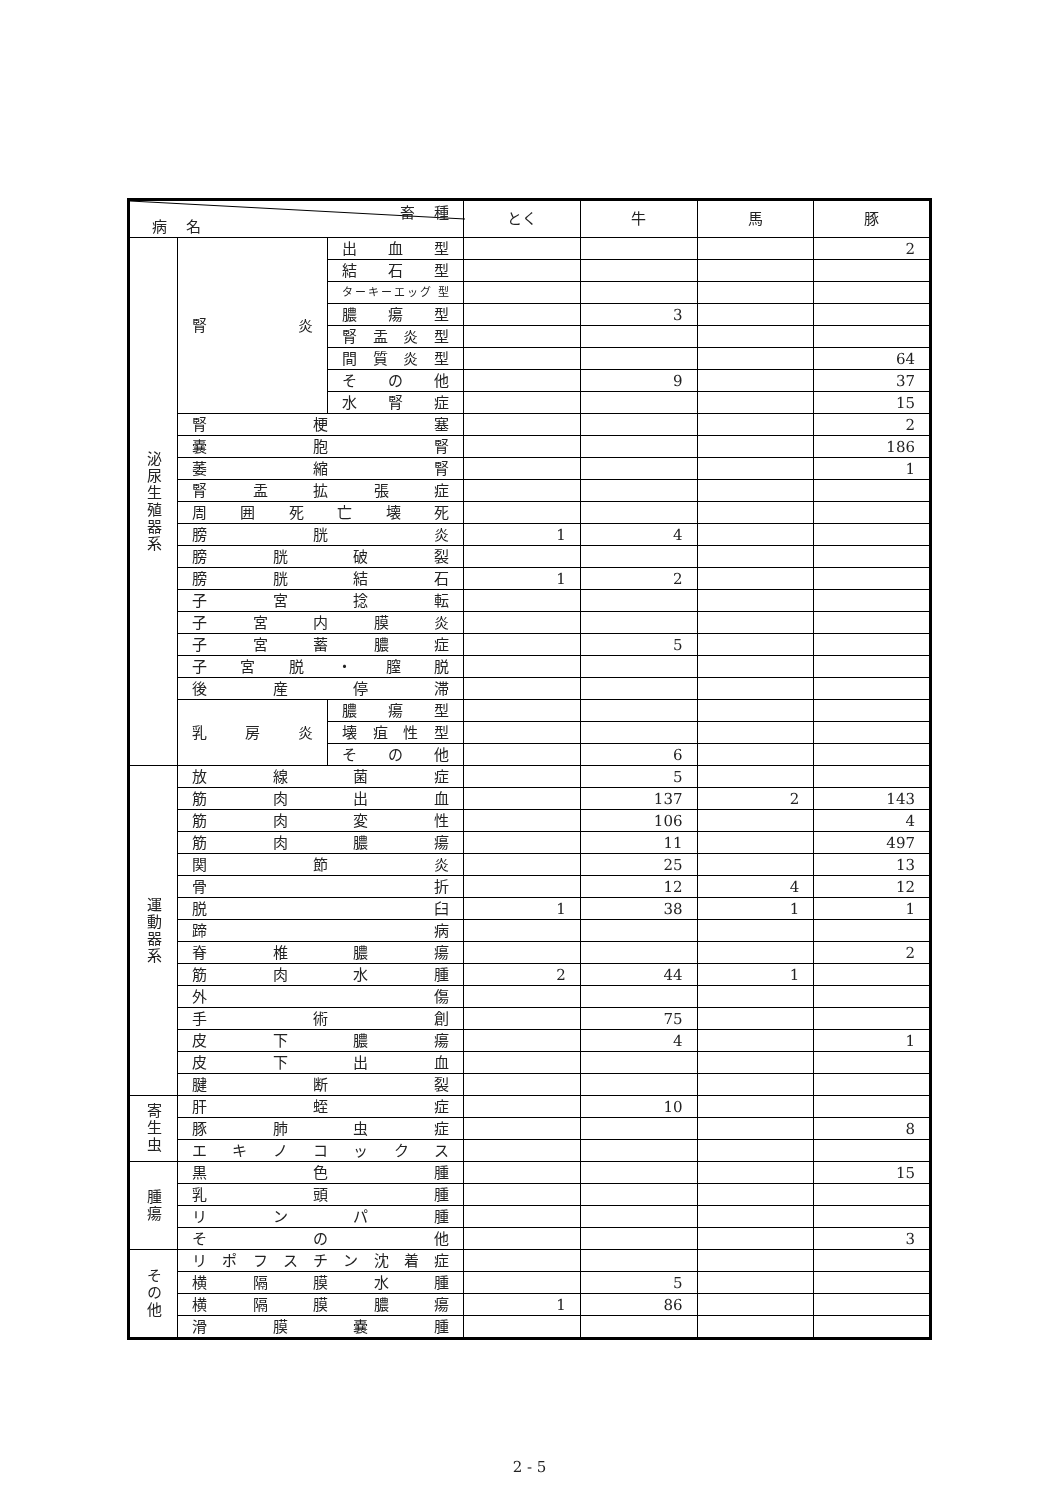| 畜 種 病 名 | | | とく | 牛 | 馬 | 豚 |
| --- | --- | --- | --- | --- | --- | --- |
| 泌尿生殖器系 | 腎 炎 | 出 血 型 | | | | 2 |
| | | 結 石 型 | | | | |
| | | ターキーエッグ 型 | | | | |
| | | 膿 瘍 型 | | 3 | | |
| | | 腎 盂 炎 型 | | | | |
| | | 間 質 炎 型 | | | | 64 |
| | | そ の 他 | | 9 | | 37 |
| | | 水 腎 症 | | | | 15 |
| | 腎 梗 塞 | | | | | 2 |
| | 嚢 胞 腎 | | | | | 186 |
| | 萎 縮 腎 | | | | | 1 |
| | 腎 盂 拡 張 症 | | | | | |
| | 周 囲 死 亡 壊 死 | | | | | |
| | 膀 胱 炎 | | 1 | 4 | | |
| | 膀 胱 破 裂 | | | | | |
| | 膀 胱 結 石 | | 1 | 2 | | |
| | 子 宮 捻 転 | | | | | |
| | 子 宮 内 膜 炎 | | | | | |
| | 子 宮 蓄 膿 症 | | | 5 | | |
| | 子 宮 脱 ・ 膣 脱 | | | | | |
| | 後 産 停 滞 | | | | | |
| | 乳 房 炎 | 膿 瘍 型 | | | | |
| | | 壊 疽 性 型 | | | | |
| | | そ の 他 | | 6 | | |
| 運動器系 | 放 線 菌 症 | | | 5 | | |
| | 筋 肉 出 血 | | | 137 | 2 | 143 |
| | 筋 肉 変 性 | | | 106 | | 4 |
| | 筋 肉 膿 瘍 | | | 11 | | 497 |
| | 関 節 炎 | | | 25 | | 13 |
| | 骨 折 | | | 12 | 4 | 12 |
| | 脱 臼 | | 1 | 38 | 1 | 1 |
| | 蹄 病 | | | | | |
| | 脊 椎 膿 瘍 | | | | | 2 |
| | 筋 肉 水 腫 | | 2 | 44 | 1 | |
| | 外 傷 | | | | | |
| | 手 術 創 | | | 75 | | |
| | 皮 下 膿 瘍 | | | 4 | | 1 |
| | 皮 下 出 血 | | | | | |
| | 腱 断 裂 | | | | | |
| 寄生虫 | 肝 蛭 症 | | | 10 | | |
| | 豚 肺 虫 症 | | | | | 8 |
| | エ キ ノ コ ッ ク ス | | | | | |
| 腫瘍 | 黒 色 腫 | | | | | 15 |
| | 乳 頭 腫 | | | | | |
| | リ ン パ 腫 | | | | | |
| | そ の 他 | | | | | 3 |
| その他 | リ ポ フ ス チ ン 沈 着 症 | | | | | |
| | 横 隔 膜 水 腫 | | | 5 | | |
| | 横 隔 膜 膿 瘍 | | 1 | 86 | | |
| | 滑 膜 嚢 腫 | | | | | |
2 - 5